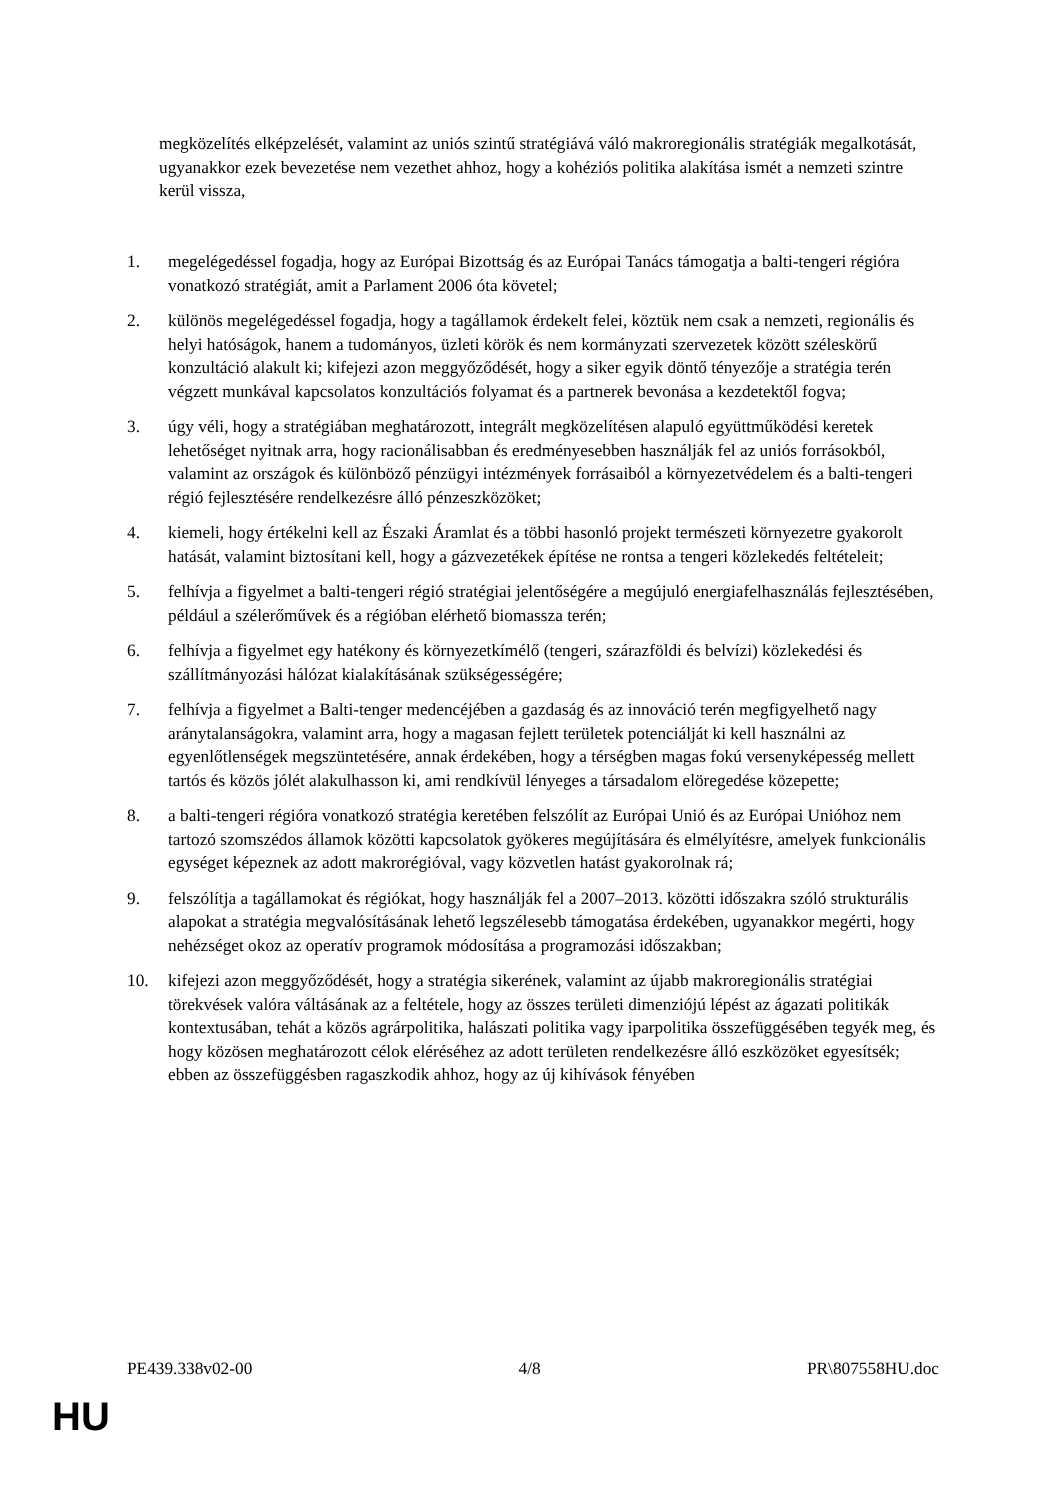megközelítés elképzelését, valamint az uniós szintű stratégiává váló makroregionális stratégiák megalkotását, ugyanakkor ezek bevezetése nem vezethet ahhoz, hogy a kohéziós politika alakítása ismét a nemzeti szintre kerül vissza,
1. megelégedéssel fogadja, hogy az Európai Bizottság és az Európai Tanács támogatja a balti-tengeri régióra vonatkozó stratégiát, amit a Parlament 2006 óta követel;
2. különös megelégedéssel fogadja, hogy a tagállamok érdekelt felei, köztük nem csak a nemzeti, regionális és helyi hatóságok, hanem a tudományos, üzleti körök és nem kormányzati szervezetek között széleskörű konzultáció alakult ki; kifejezi azon meggyőződését, hogy a siker egyik döntő tényezője a stratégia terén végzett munkával kapcsolatos konzultációs folyamat és a partnerek bevonása a kezdetektől fogva;
3. úgy véli, hogy a stratégiában meghatározott, integrált megközelítésen alapuló együttműködési keretek lehetőséget nyitnak arra, hogy racionálisabban és eredményesebben használják fel az uniós forrásokból, valamint az országok és különböző pénzügyi intézmények forrásaiból a környezetvédelem és a balti-tengeri régió fejlesztésére rendelkezésre álló pénzeszközöket;
4. kiemeli, hogy értékelni kell az Északi Áramlat és a többi hasonló projekt természeti környezetre gyakorolt hatását, valamint biztosítani kell, hogy a gázvezetékek építése ne rontsa a tengeri közlekedés feltételeit;
5. felhívja a figyelmet a balti-tengeri régió stratégiai jelentőségére a megújuló energiafelhasználás fejlesztésében, például a szélerőművek és a régióban elérhető biomassza terén;
6. felhívja a figyelmet egy hatékony és környezetkímélő (tengeri, szárazföldi és belvízi) közlekedési és szállítmányozási hálózat kialakításának szükségességére;
7. felhívja a figyelmet a Balti-tenger medencéjében a gazdaság és az innováció terén megfigyelhető nagy aránytalanságokra, valamint arra, hogy a magasan fejlett területek potenciálját ki kell használni az egyenlőtlenségek megszüntetésére, annak érdekében, hogy a térségben magas fokú versenyképesség mellett tartós és közös jólét alakulhasson ki, ami rendkívül lényeges a társadalom elöregedése közepette;
8. a balti-tengeri régióra vonatkozó stratégia keretében felszólít az Európai Unió és az Európai Unióhoz nem tartozó szomszédos államok közötti kapcsolatok gyökeres megújítására és elmélyítésre, amelyek funkcionális egységet képeznek az adott makrorégióval, vagy közvetlen hatást gyakorolnak rá;
9. felszólítja a tagállamokat és régiókat, hogy használják fel a 2007–2013. közötti időszakra szóló strukturális alapokat a stratégia megvalósításának lehető legszélesebb támogatása érdekében, ugyanakkor megérti, hogy nehézséget okoz az operatív programok módosítása a programozási időszakban;
10. kifejezi azon meggyőződését, hogy a stratégia sikerének, valamint az újabb makroregionális stratégiai törekvések valóra váltásának az a feltétele, hogy az összes területi dimenziójú lépést az ágazati politikák kontextusában, tehát a közös agrárpolitika, halászati politika vagy iparpolitika összefüggésében tegyék meg, és hogy közösen meghatározott célok eléréséhez az adott területen rendelkezésre álló eszközöket egyesítsék; ebben az összefüggésben ragaszkodik ahhoz, hogy az új kihívások fényében
PE439.338v02-00 4/8 PR\807558HU.doc
HU